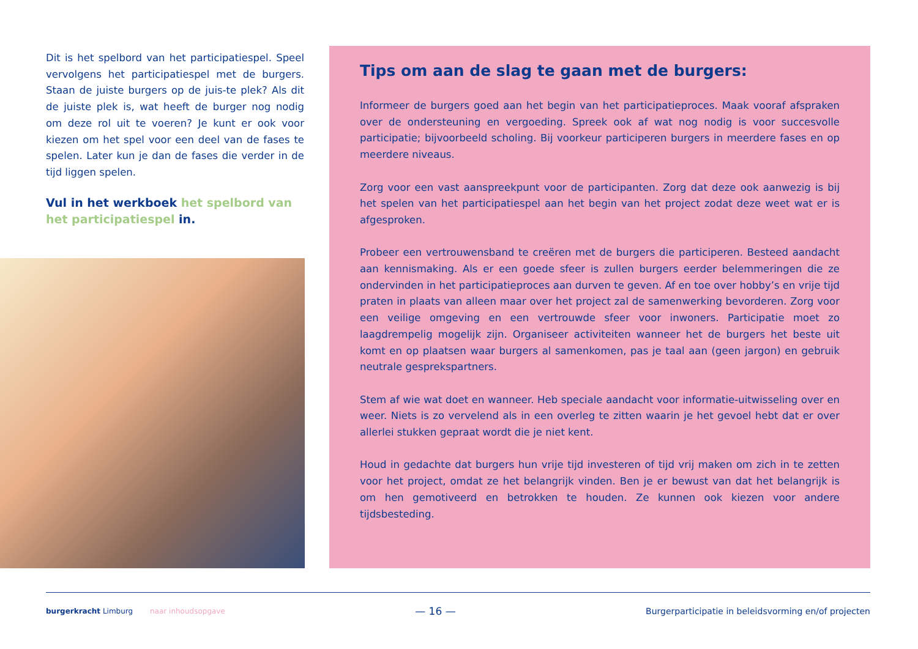Dit is het spelbord van het participatiespel. Speel vervolgens het participatiespel met de burgers. Staan de juiste burgers op de juis-te plek? Als dit de juiste plek is, wat heeft de burger nog nodig om deze rol uit te voeren? Je kunt er ook voor kiezen om het spel voor een deel van de fases te spelen. Later kun je dan de fases die verder in de tijd liggen spelen.
Vul in het werkboek het spelbord van het participatiespel in.
Tips om aan de slag te gaan met de burgers:
Informeer de burgers goed aan het begin van het participatieproces. Maak vooraf afspraken over de ondersteuning en vergoeding. Spreek ook af wat nog nodig is voor succesvolle participatie; bijvoorbeeld scholing. Bij voorkeur participeren burgers in meerdere fases en op meerdere niveaus.
Zorg voor een vast aanspreekpunt voor de participanten. Zorg dat deze ook aanwezig is bij het spelen van het participatiespel aan het begin van het project zodat deze weet wat er is afgesproken.
Probeer een vertrouwensband te creëren met de burgers die participeren. Besteed aandacht aan kennismaking. Als er een goede sfeer is zullen burgers eerder belemmeringen die ze ondervinden in het participatieproces aan durven te geven. Af en toe over hobby’s en vrije tijd praten in plaats van alleen maar over het project zal de samenwerking bevorderen. Zorg voor een veilige omgeving en een vertrouwde sfeer voor inwoners. Participatie moet zo laagdrempelig mogelijk zijn. Organiseer activiteiten wanneer het de burgers het beste uit komt en op plaatsen waar burgers al samenkomen, pas je taal aan (geen jargon) en gebruik neutrale gesprekspartners.
Stem af wie wat doet en wanneer. Heb speciale aandacht voor informatie-uitwisseling over en weer. Niets is zo vervelend als in een overleg te zitten waarin je het gevoel hebt dat er over allerlei stukken gepraat wordt die je niet kent.
Houd in gedachte dat burgers hun vrije tijd investeren of tijd vrij maken om zich in te zetten voor het project, omdat ze het belangrijk vinden. Ben je er bewust van dat het belangrijk is om hen gemotiveerd en betrokken te houden. Ze kunnen ook kiezen voor andere tijdsbesteding.
burgerkracht Limburg naar inhoudsopgave
— 16 —
Burgerparticipatie in beleidsvorming en/of projecten